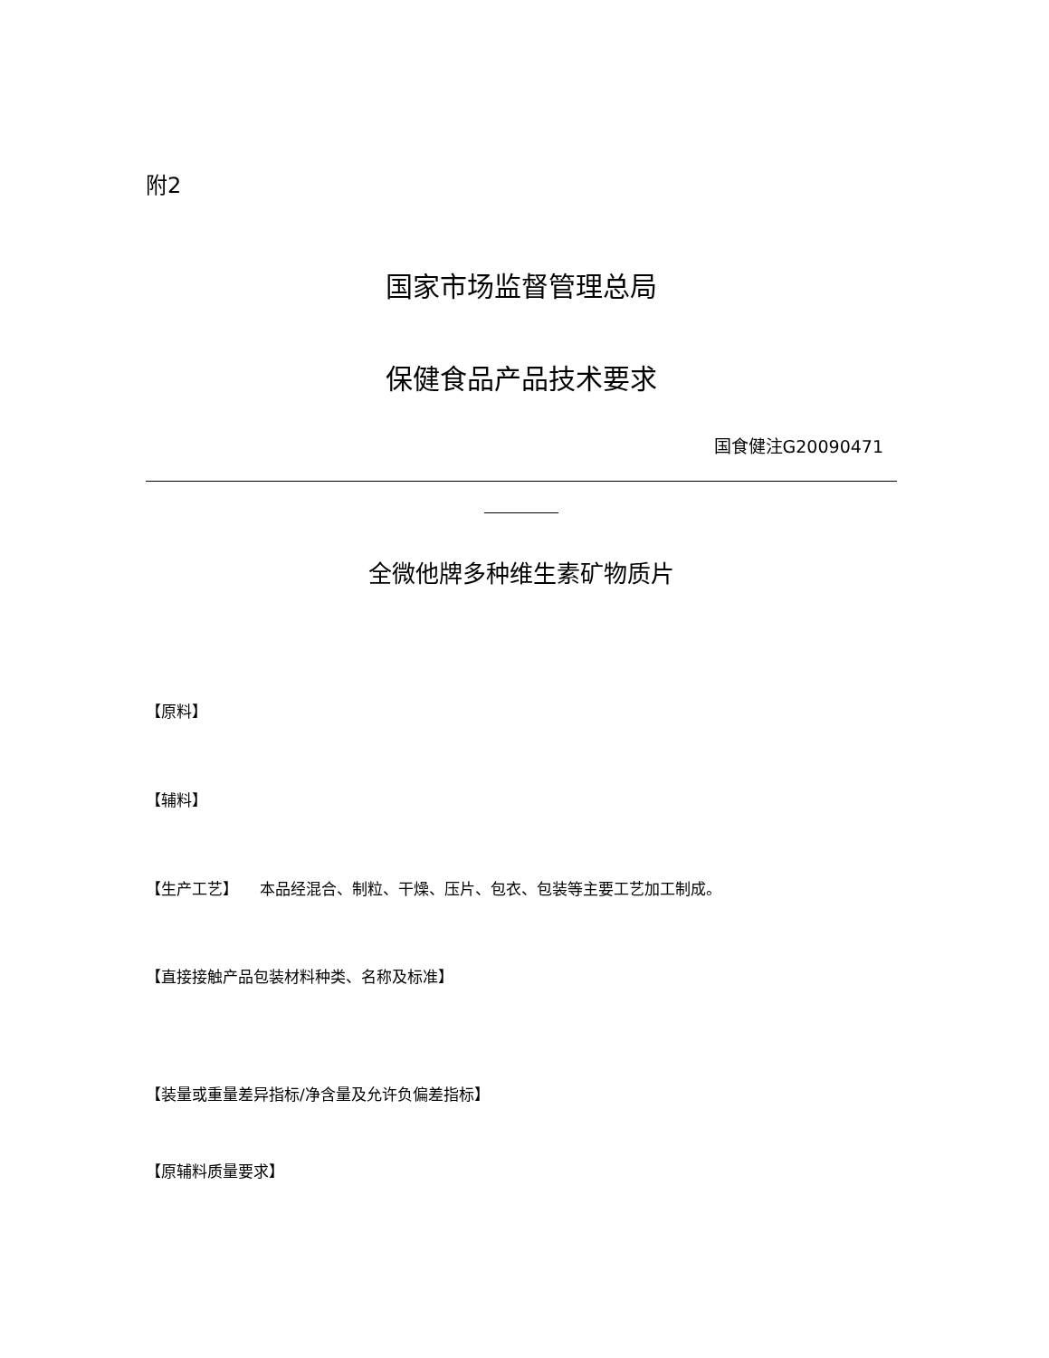附2
国家市场监督管理总局
保健食品产品技术要求
国食健注G20090471
全微他牌多种维生素矿物质片
【原料】
【辅料】
【生产工艺】 本品经混合、制粒、干燥、压片、包衣、包装等主要工艺加工制成。
【直接接触产品包装材料种类、名称及标准】
【装量或重量差异指标/净含量及允许负偏差指标】
【原辅料质量要求】